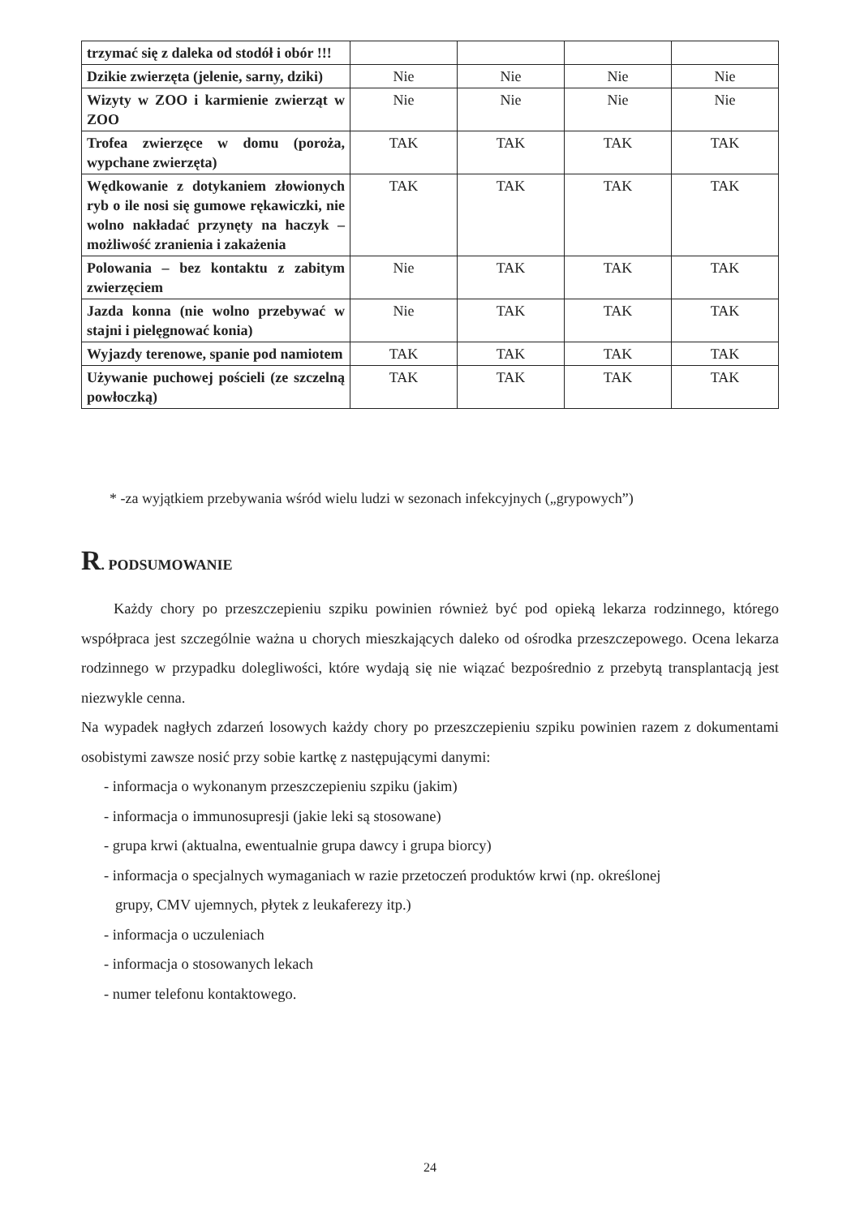| trzymać się z daleka od stodół i obór !!! | | | | |
| Dzikie zwierzęta (jelenie, sarny, dziki) | Nie | Nie | Nie | Nie |
| Wizyty w ZOO i karmienie zwierząt w ZOO | Nie | Nie | Nie | Nie |
| Trofea zwierzęce w domu (poroża, wypchane zwierzęta) | TAK | TAK | TAK | TAK |
| Wędkowanie z dotykaniem złowionych ryb o ile nosi się gumowe rękawiczki, nie wolno nakładać przynęty na haczyk – możliwość zranienia i zakażenia | TAK | TAK | TAK | TAK |
| Polowania – bez kontaktu z zabitym zwierzęciem | Nie | TAK | TAK | TAK |
| Jazda konna (nie wolno przebywać w stajni i pielęgnować konia) | Nie | TAK | TAK | TAK |
| Wyjazdy terenowe, spanie pod namiotem | TAK | TAK | TAK | TAK |
| Używanie puchowej pościeli (ze szczelną powłoczką) | TAK | TAK | TAK | TAK |
* -za wyjątkiem przebywania wśród wielu ludzi w sezonach infekcyjnych („grypowych”)
R. PODSUMOWANIE
Każdy chory po przeszczepieniu szpiku powinien również być pod opieką lekarza rodzinnego, którego współpraca jest szczególnie ważna u chorych mieszkających daleko od ośrodka przeszczepowego. Ocena lekarza rodzinnego w przypadku dolegliwości, które wydają się nie wiązać bezpośrednio z przebytą transplantacją jest niezwykle cenna.
Na wypadek nagłych zdarzeń losowych każdy chory po przeszczepieniu szpiku powinien razem z dokumentami osobistymi zawsze nosić przy sobie kartkę z następującymi danymi:
- informacja o wykonanym przeszczepieniu szpiku (jakim)
- informacja o immunosupresji (jakie leki są stosowane)
- grupa krwi (aktualna, ewentualnie grupa dawcy i grupa biorcy)
- informacja o specjalnych wymaganiach w razie przetoczeń produktów krwi (np. określonej
grupy, CMV ujemnych, płytek z leukaferezy itp.)
- informacja o uczuleniach
- informacja o stosowanych lekach
- numer telefonu kontaktowego.
24